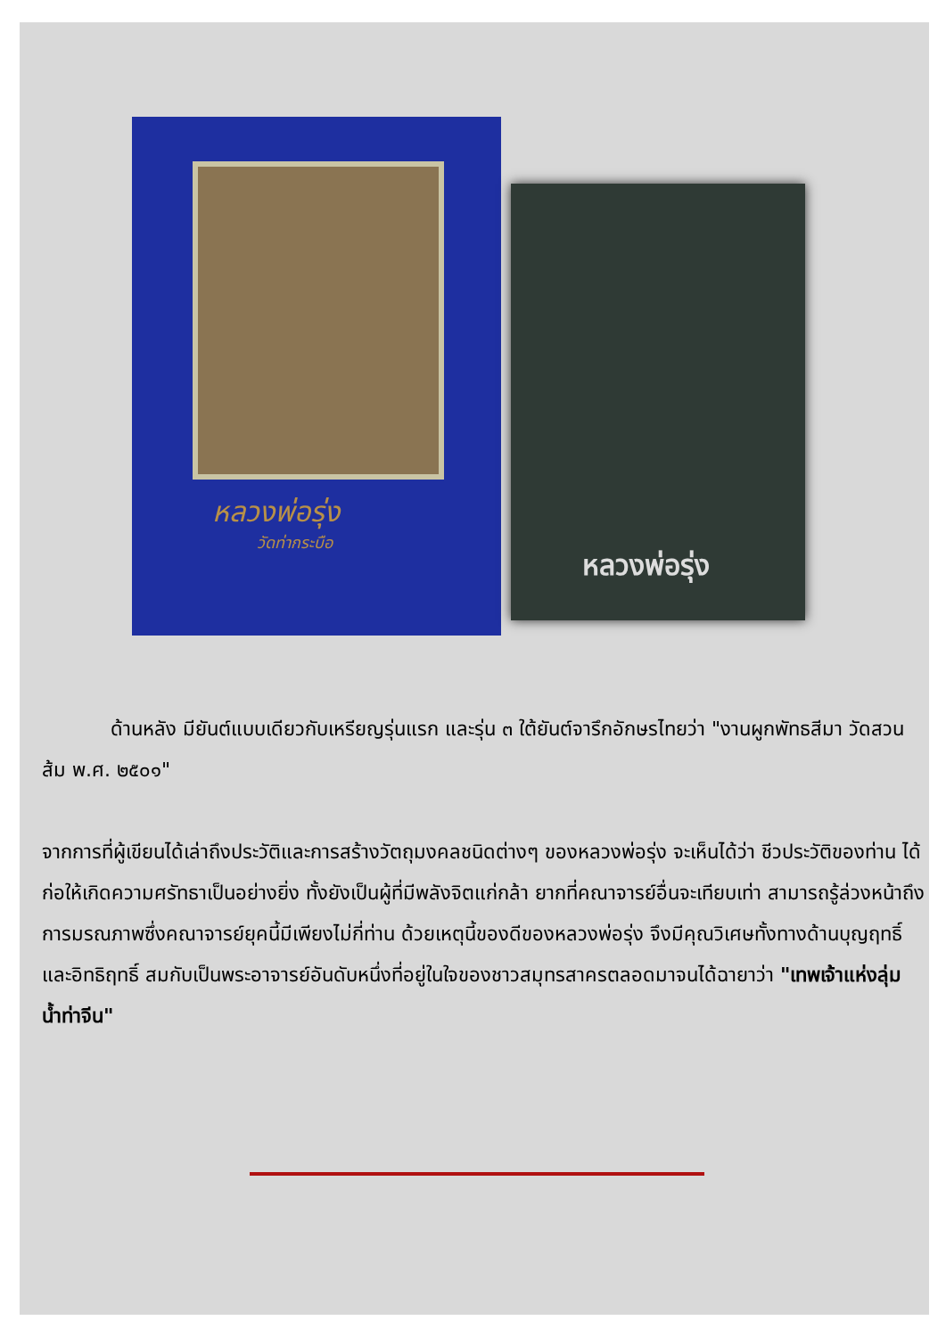หลวงพ่อรุ่ง
วัดท่ากระบือ
หลวงพ่อรุ่ง
ด้านหลัง มียันต์แบบเดียวกับเหรียญรุ่นแรก และรุ่น ๓ ใต้ยันต์จารึกอักษรไทยว่า "งานผูกพัทธสีมา วัดสวนส้ม พ.ศ. ๒๕๐๑"
จากการที่ผู้เขียนได้เล่าถึงประวัติและการสร้างวัตถุมงคลชนิดต่างๆ ของหลวงพ่อรุ่ง จะเห็นได้ว่า ชีวประวัติของท่าน ได้ก่อให้เกิดความศรัทธาเป็นอย่างยิ่ง ทั้งยังเป็นผู้ที่มีพลังจิตแก่กล้า ยากที่คณาจารย์อื่นจะเทียบเท่า สามารถรู้ล่วงหน้าถึงการมรณภาพซึ่งคณาจารย์ยุคนี้มีเพียงไม่กี่ท่าน ด้วยเหตุนี้ของดีของหลวงพ่อรุ่ง จึงมีคุณวิเศษทั้งทางด้านบุญฤทธิ์และอิทธิฤทธิ์ สมกับเป็นพระอาจารย์อันดับหนึ่งที่อยู่ในใจของชาวสมุทรสาครตลอดมาจนได้ฉายาว่า "เทพเจ้าแห่งลุ่มน้ำท่าจีน"